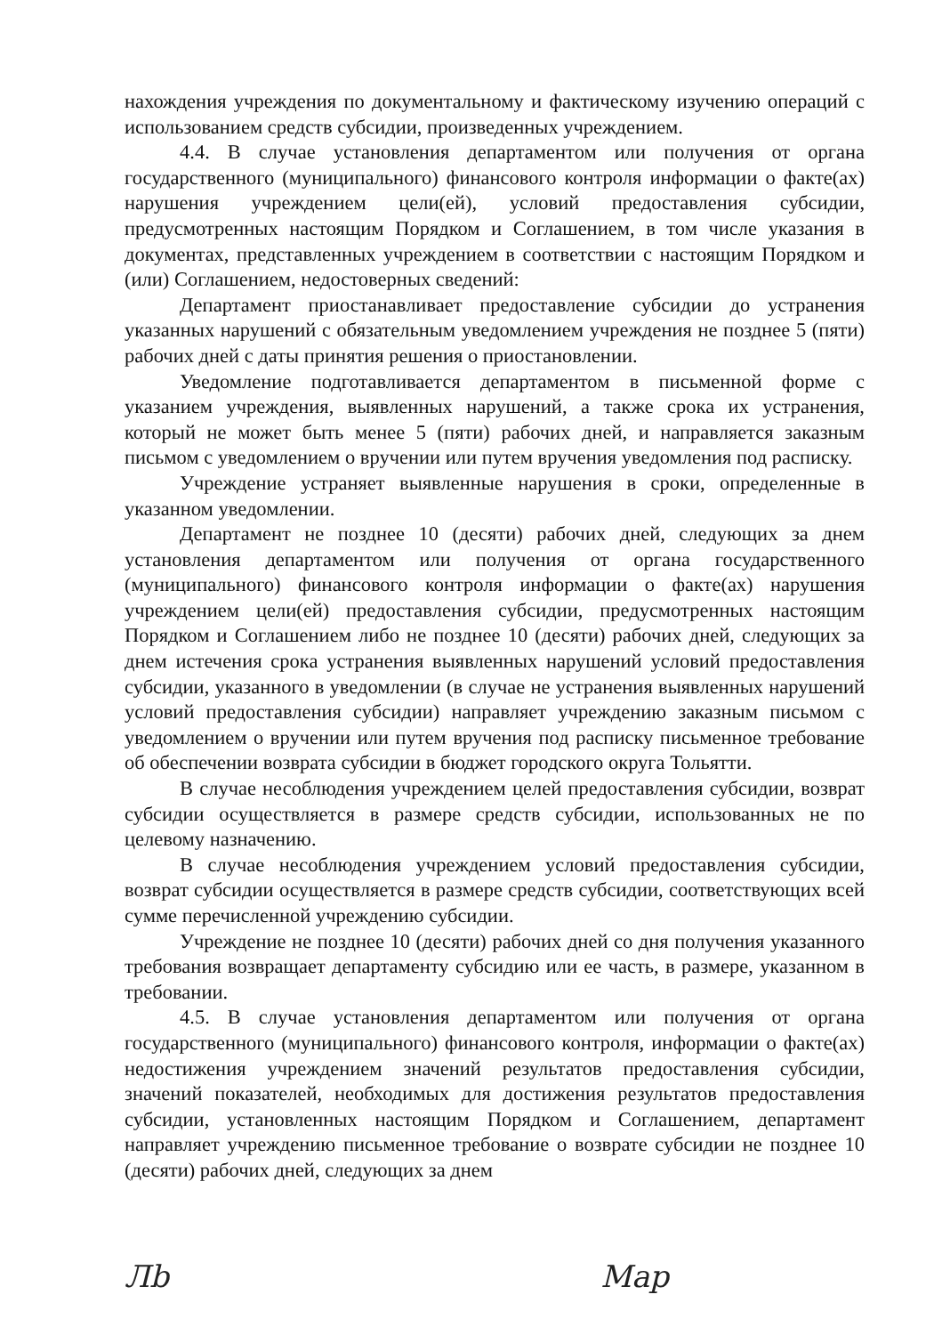нахождения учреждения по документальному и фактическому изучению операций с использованием средств субсидии, произведенных учреждением.
4.4. В случае установления департаментом или получения от органа государственного (муниципального) финансового контроля информации о факте(ах) нарушения учреждением цели(ей), условий предоставления субсидии, предусмотренных настоящим Порядком и Соглашением, в том числе указания в документах, представленных учреждением в соответствии с настоящим Порядком и (или) Соглашением, недостоверных сведений:
Департамент приостанавливает предоставление субсидии до устранения указанных нарушений с обязательным уведомлением учреждения не позднее 5 (пяти) рабочих дней с даты принятия решения о приостановлении.
Уведомление подготавливается департаментом в письменной форме с указанием учреждения, выявленных нарушений, а также срока их устранения, который не может быть менее 5 (пяти) рабочих дней, и направляется заказным письмом с уведомлением о вручении или путем вручения уведомления под расписку.
Учреждение устраняет выявленные нарушения в сроки, определенные в указанном уведомлении.
Департамент не позднее 10 (десяти) рабочих дней, следующих за днем установления департаментом или получения от органа государственного (муниципального) финансового контроля информации о факте(ах) нарушения учреждением цели(ей) предоставления субсидии, предусмотренных настоящим Порядком и Соглашением либо не позднее 10 (десяти) рабочих дней, следующих за днем истечения срока устранения выявленных нарушений условий предоставления субсидии, указанного в уведомлении (в случае не устранения выявленных нарушений условий предоставления субсидии) направляет учреждению заказным письмом с уведомлением о вручении или путем вручения под расписку письменное требование об обеспечении возврата субсидии в бюджет городского округа Тольятти.
В случае несоблюдения учреждением целей предоставления субсидии, возврат субсидии осуществляется в размере средств субсидии, использованных не по целевому назначению.
В случае несоблюдения учреждением условий предоставления субсидии, возврат субсидии осуществляется в размере средств субсидии, соответствующих всей сумме перечисленной учреждению субсидии.
Учреждение не позднее 10 (десяти) рабочих дней со дня получения указанного требования возвращает департаменту субсидию или ее часть, в размере, указанном в требовании.
4.5. В случае установления департаментом или получения от органа государственного (муниципального) финансового контроля, информации о факте(ах) недостижения учреждением значений результатов предоставления субсидии, значений показателей, необходимых для достижения результатов предоставления субсидии, установленных настоящим Порядком и Соглашением, департамент направляет учреждению письменное требование о возврате субсидии не позднее 10 (десяти) рабочих дней, следующих за днем
Лb Мар